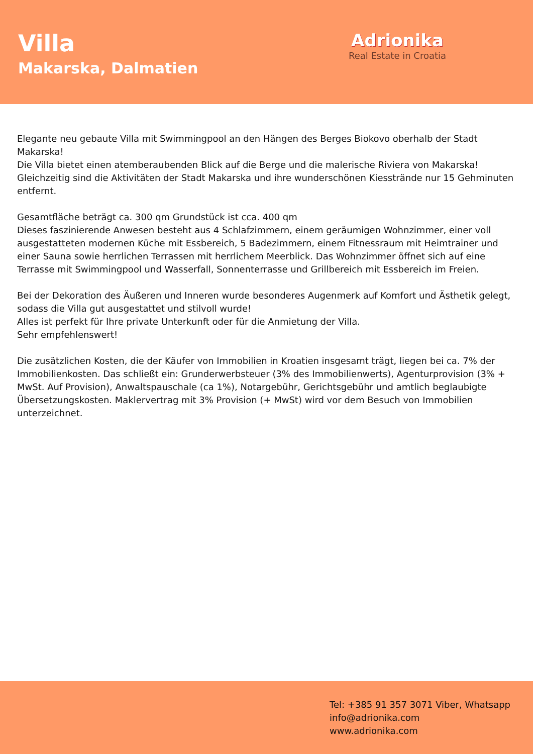Villa
Makarska, Dalmatien
Adrionika
Real Estate in Croatia
Elegante neu gebaute Villa mit Swimmingpool an den Hängen des Berges Biokovo oberhalb der Stadt Makarska!
Die Villa bietet einen atemberaubenden Blick auf die Berge und die malerische Riviera von Makarska!
Gleichzeitig sind die Aktivitäten der Stadt Makarska und ihre wunderschönen Kiesstrände nur 15 Gehminuten entfernt.
Gesamtfläche beträgt ca. 300 qm Grundstück ist cca. 400 qm
Dieses faszinierende Anwesen besteht aus 4 Schlafzimmern, einem geräumigen Wohnzimmer, einer voll ausgestatteten modernen Küche mit Essbereich, 5 Badezimmern, einem Fitnessraum mit Heimtrainer und einer Sauna sowie herrlichen Terrassen mit herrlichem Meerblick. Das Wohnzimmer öffnet sich auf eine Terrasse mit Swimmingpool und Wasserfall, Sonnenterrasse und Grillbereich mit Essbereich im Freien.
Bei der Dekoration des Äußeren und Inneren wurde besonderes Augenmerk auf Komfort und Ästhetik gelegt, sodass die Villa gut ausgestattet und stilvoll wurde!
Alles ist perfekt für Ihre private Unterkunft oder für die Anmietung der Villa.
Sehr empfehlenswert!
Die zusätzlichen Kosten, die der Käufer von Immobilien in Kroatien insgesamt trägt, liegen bei ca. 7% der Immobilienkosten. Das schließt ein: Grunderwerbsteuer (3% des Immobilienwerts), Agenturprovision (3% + MwSt. Auf Provision), Anwaltspauschale (ca 1%), Notargebühr, Gerichtsgebühr und amtlich beglaubigte Übersetzungskosten. Maklervertrag mit 3% Provision (+ MwSt) wird vor dem Besuch von Immobilien unterzeichnet.
Tel: +385 91 357 3071 Viber, Whatsapp
info@adrionika.com
www.adrionika.com